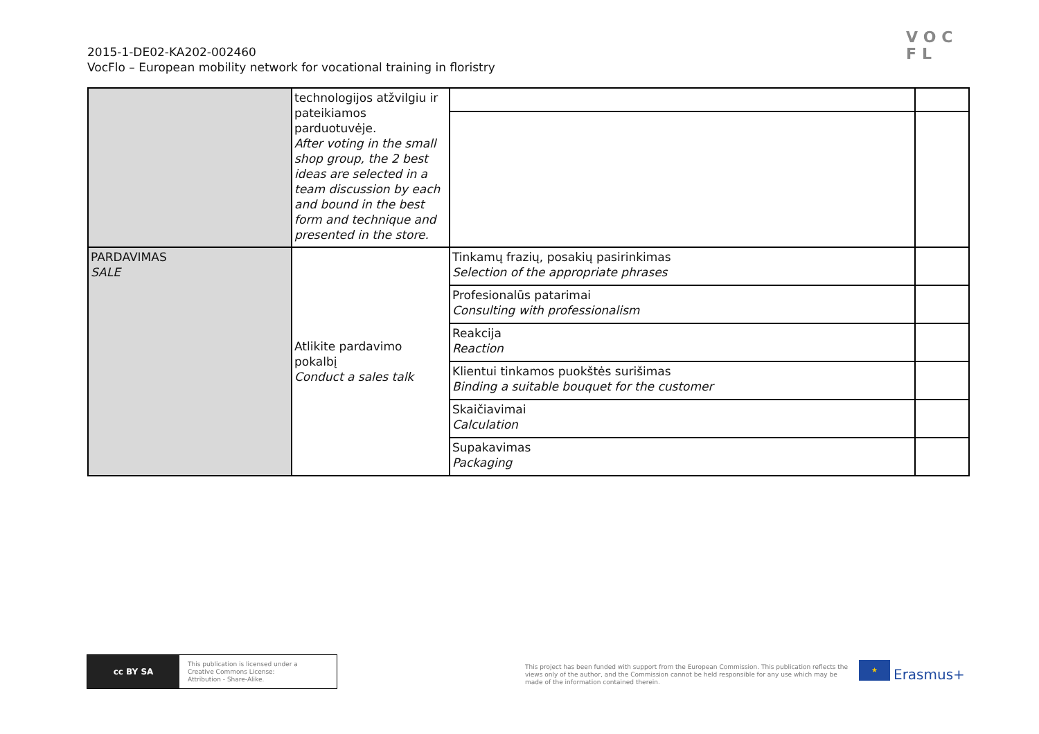2015-1-DE02-KA202-002460
VocFlo – European mobility network for vocational training in floristry
VOC
FL
| | technologijos atžvilgiu ir pateikiamos parduotuvėje. After voting in the small shop group, the 2 best ideas are selected in a team discussion by each and bound in the best form and technique and presented in the store. | | |
| PARDAVIMAS SALE | Atlikite pardavimo pokalbį Conduct a sales talk | Tinkamų frazių, posakių pasirinkimas Selection of the appropriate phrases | |
| | | Profesionalūs patarimai Consulting with professionalism | |
| | | Reakcija Reaction | |
| | | Klientui tinkamos puokštės surišimas Binding a suitable bouquet for the customer | |
| | | Skaičiavimai Calculation | |
| | | Supakavimas Packaging | |
cc BY SA
This publication is licensed under a
Creative Commons License:
Attribution - Share-Alike.
This project has been funded with support from the European Commission. This publication reflects the views only of the author, and the Commission cannot be held responsible for any use which may be made of the information contained therein.
★
Erasmus+